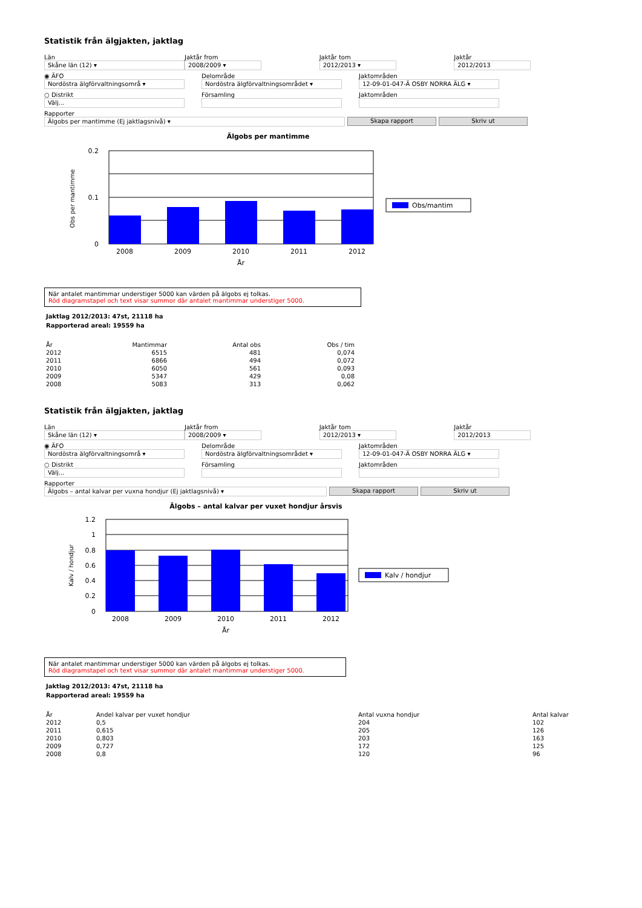Statistik från älgjakten, jaktlag
Län
Skåne län (12) ▾
Jaktår from
2008/2009 ▾
Jaktår tom
2012/2013 ▾
Jaktår
2012/2013
◉ ÄFO
Nordöstra älgförvaltningsområ ▾
Delområde
Nordöstra älgförvaltningsområdet ▾
Jaktområden
12-09-01-047-Ä OSBY NORRA ÄLG ▾
○ Distrikt
Välj...
Församling Jaktområden
Rapporter
Älgobs per mantimme (Ej jaktlagsnivå) ▾
Skapa rapport Skriv ut
Älgobs per mantimme
0.2
0.1
0
2008
2009
2010
2011
2012
År
Obs per mantimme
Obs/mantim
När antalet mantimmar understiger 5000 kan värden på älgobs ej tolkas.
Röd diagramstapel och text visar summor där antalet mantimmar understiger 5000.
Jaktlag 2012/2013: 47st, 21118 ha
Rapporterad areal: 19559 ha
| År | Mantimmar | Antal obs | Obs / tim |
| --- | --- | --- | --- |
| 2012 | 6515 | 481 | 0,074 |
| 2011 | 6866 | 494 | 0,072 |
| 2010 | 6050 | 561 | 0,093 |
| 2009 | 5347 | 429 | 0,08 |
| 2008 | 5083 | 313 | 0,062 |
Statistik från älgjakten, jaktlag
Län
Skåne län (12) ▾
Jaktår from
2008/2009 ▾
Jaktår tom
2012/2013 ▾
Jaktår
2012/2013
◉ ÄFO
Nordöstra älgförvaltningsområ ▾
Delområde
Nordöstra älgförvaltningsområdet ▾
Jaktområden
12-09-01-047-Ä OSBY NORRA ÄLG ▾
○ Distrikt
Välj...
Församling Jaktområden
Rapporter
Älgobs – antal kalvar per vuxna hondjur (Ej jaktlagsnivå) ▾
Skapa rapport Skriv ut
Älgobs – antal kalvar per vuxet hondjur årsvis
1.2
1
0.8
0.6
0.4
0.2
0
2008
2009
2010
2011
2012
År
Kalv / hondjur
Kalv / hondjur
När antalet mantimmar understiger 5000 kan värden på älgobs ej tolkas.
Röd diagramstapel och text visar summor där antalet mantimmar understiger 5000.
Jaktlag 2012/2013: 47st, 21118 ha
Rapporterad areal: 19559 ha
| År | Andel kalvar per vuxet hondjur | Antal vuxna hondjur | Antal kalvar |
| --- | --- | --- | --- |
| 2012 | 0,5 | 204 | 102 |
| 2011 | 0,615 | 205 | 126 |
| 2010 | 0,803 | 203 | 163 |
| 2009 | 0,727 | 172 | 125 |
| 2008 | 0,8 | 120 | 96 |